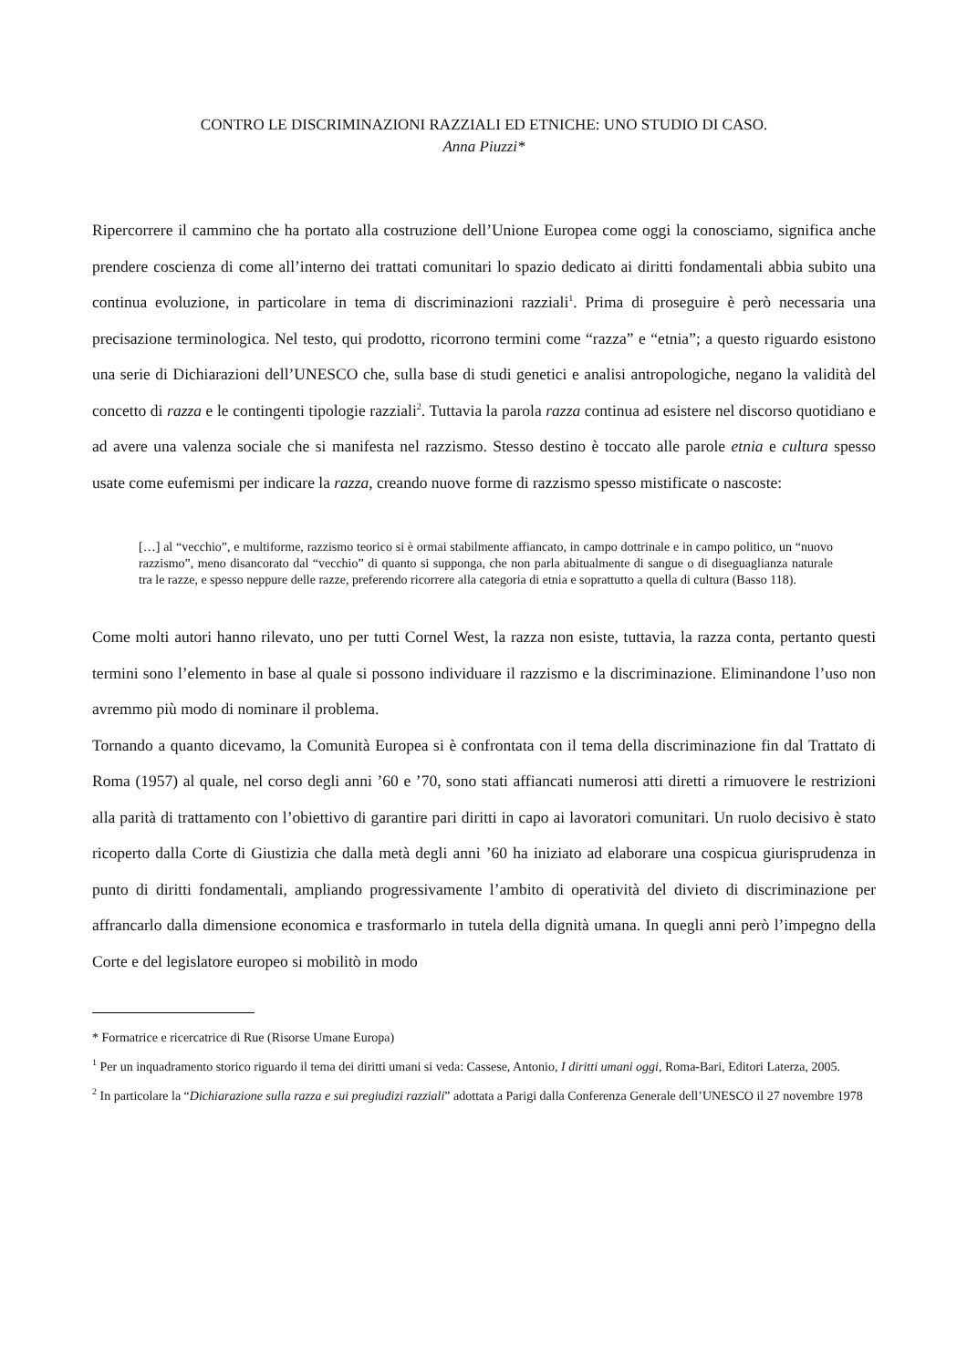CONTRO LE DISCRIMINAZIONI RAZZIALI ED ETNICHE: UNO STUDIO DI CASO.
Anna Piuzzi*
Ripercorrere il cammino che ha portato alla costruzione dell’Unione Europea come oggi la conosciamo, significa anche prendere coscienza di come all’interno dei trattati comunitari lo spazio dedicato ai diritti fondamentali abbia subito una continua evoluzione, in particolare in tema di discriminazioni razziali<sup>1</sup>. Prima di proseguire è però necessaria una precisazione terminologica. Nel testo, qui prodotto, ricorrono termini come “razza” e “etnia”; a questo riguardo esistono una serie di Dichiarazioni dell’UNESCO che, sulla base di studi genetici e analisi antropologiche, negano la validità del concetto di razza e le contingenti tipologie razziali<sup>2</sup>. Tuttavia la parola razza continua ad esistere nel discorso quotidiano e ad avere una valenza sociale che si manifesta nel razzismo. Stesso destino è toccato alle parole etnia e cultura spesso usate come eufemismi per indicare la razza, creando nuove forme di razzismo spesso mistificate o nascoste:
[…] al “vecchio”, e multiforme, razzismo teorico si è ormai stabilmente affiancato, in campo dottrinale e in campo politico, un “nuovo razzismo”, meno disancorato dal “vecchio” di quanto si supponga, che non parla abitualmente di sangue o di diseguaglianza naturale tra le razze, e spesso neppure delle razze, preferendo ricorrere alla categoria di etnia e soprattutto a quella di cultura (Basso 118).
Come molti autori hanno rilevato, uno per tutti Cornel West, la razza non esiste, tuttavia, la razza conta, pertanto questi termini sono l’elemento in base al quale si possono individuare il razzismo e la discriminazione. Eliminandone l’uso non avremmo più modo di nominare il problema.
Tornando a quanto dicevamo, la Comunità Europea si è confrontata con il tema della discriminazione fin dal Trattato di Roma (1957) al quale, nel corso degli anni ’60 e ’70, sono stati affiancati numerosi atti diretti a rimuovere le restrizioni alla parità di trattamento con l’obiettivo di garantire pari diritti in capo ai lavoratori comunitari. Un ruolo decisivo è stato ricoperto dalla Corte di Giustizia che dalla metà degli anni ’60 ha iniziato ad elaborare una cospicua giurisprudenza in punto di diritti fondamentali, ampliando progressivamente l’ambito di operatività del divieto di discriminazione per affrancarlo dalla dimensione economica e trasformarlo in tutela della dignità umana. In quegli anni però l’impegno della Corte e del legislatore europeo si mobilitò in modo
* Formatrice e ricercatrice di Rue (Risorse Umane Europa)
<sup>1</sup> Per un inquadramento storico riguardo il tema dei diritti umani si veda: Cassese, Antonio, I diritti umani oggi, Roma-Bari, Editori Laterza, 2005.
<sup>2</sup> In particolare la “Dichiarazione sulla razza e sui pregiudizi razziali” adottata a Parigi dalla Conferenza Generale dell’UNESCO il 27 novembre 1978